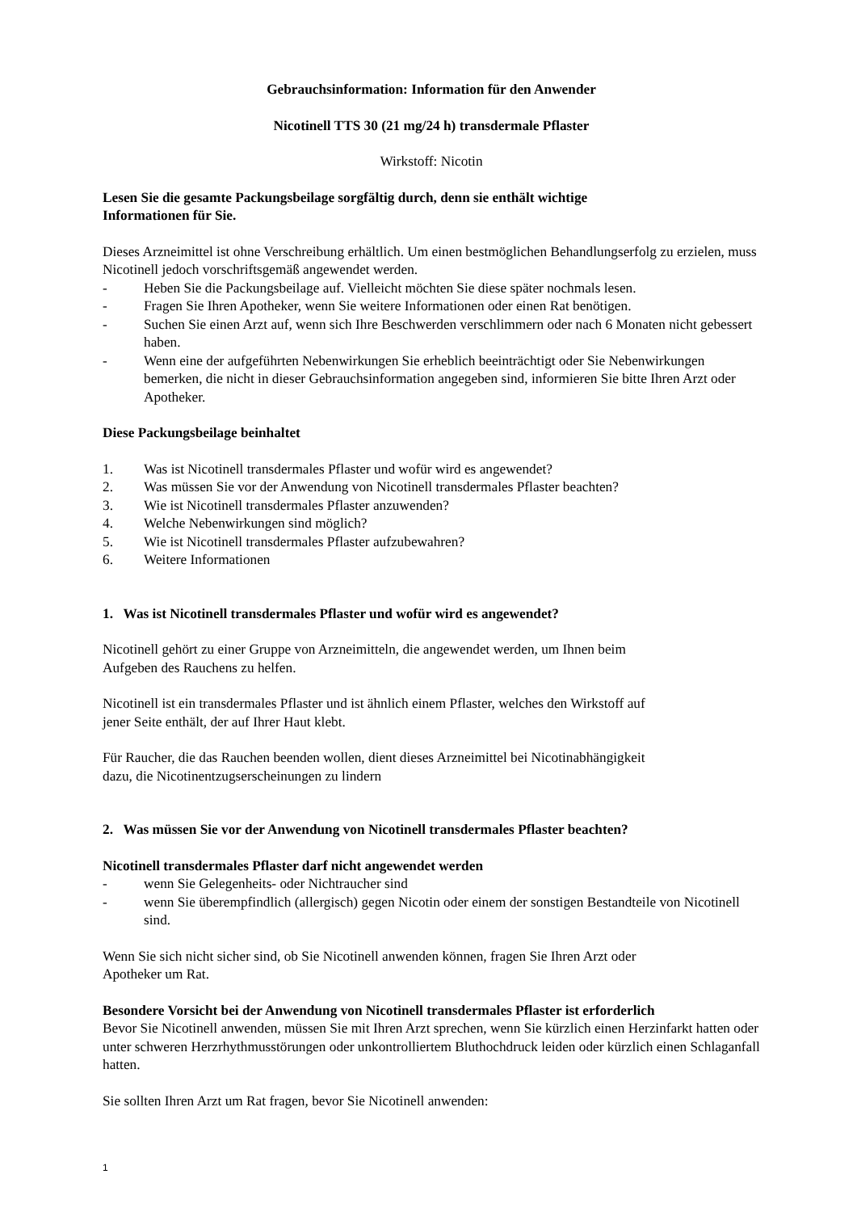Gebrauchsinformation: Information für den Anwender
Nicotinell TTS 30 (21 mg/24 h) transdermale Pflaster
Wirkstoff: Nicotin
Lesen Sie die gesamte Packungsbeilage sorgfältig durch, denn sie enthält wichtige
Informationen für Sie.
Dieses Arzneimittel ist ohne Verschreibung erhältlich. Um einen bestmöglichen Behandlungserfolg zu erzielen, muss Nicotinell jedoch vorschriftsgemäß angewendet werden.
- Heben Sie die Packungsbeilage auf. Vielleicht möchten Sie diese später nochmals lesen.
- Fragen Sie Ihren Apotheker, wenn Sie weitere Informationen oder einen Rat benötigen.
- Suchen Sie einen Arzt auf, wenn sich Ihre Beschwerden verschlimmern oder nach 6 Monaten nicht gebessert haben.
- Wenn eine der aufgeführten Nebenwirkungen Sie erheblich beeinträchtigt oder Sie Nebenwirkungen bemerken, die nicht in dieser Gebrauchsinformation angegeben sind, informieren Sie bitte Ihren Arzt oder Apotheker.
Diese Packungsbeilage beinhaltet
1. Was ist Nicotinell transdermales Pflaster und wofür wird es angewendet?
2. Was müssen Sie vor der Anwendung von Nicotinell transdermales Pflaster beachten?
3. Wie ist Nicotinell transdermales Pflaster anzuwenden?
4. Welche Nebenwirkungen sind möglich?
5. Wie ist Nicotinell transdermales Pflaster aufzubewahren?
6. Weitere Informationen
1. Was ist Nicotinell transdermales Pflaster und wofür wird es angewendet?
Nicotinell gehört zu einer Gruppe von Arzneimitteln, die angewendet werden, um Ihnen beim
Aufgeben des Rauchens zu helfen.
Nicotinell ist ein transdermales Pflaster und ist ähnlich einem Pflaster, welches den Wirkstoff auf
jener Seite enthält, der auf Ihrer Haut klebt.
Für Raucher, die das Rauchen beenden wollen, dient dieses Arzneimittel bei Nicotinabhängigkeit
dazu, die Nicotinentzugserscheinungen zu lindern
2. Was müssen Sie vor der Anwendung von Nicotinell transdermales Pflaster beachten?
Nicotinell transdermales Pflaster darf nicht angewendet werden
- wenn Sie Gelegenheits- oder Nichtraucher sind
- wenn Sie überempfindlich (allergisch) gegen Nicotin oder einem der sonstigen Bestandteile von Nicotinell sind.
Wenn Sie sich nicht sicher sind, ob Sie Nicotinell anwenden können, fragen Sie Ihren Arzt oder
Apotheker um Rat.
Besondere Vorsicht bei der Anwendung von Nicotinell transdermales Pflaster ist erforderlich
Bevor Sie Nicotinell anwenden, müssen Sie mit Ihren Arzt sprechen, wenn Sie kürzlich einen Herzinfarkt hatten oder unter schweren Herzrhythmusstörungen oder unkontrolliertem Bluthochdruck leiden oder kürzlich einen Schlaganfall hatten.
Sie sollten Ihren Arzt um Rat fragen, bevor Sie Nicotinell anwenden:
1